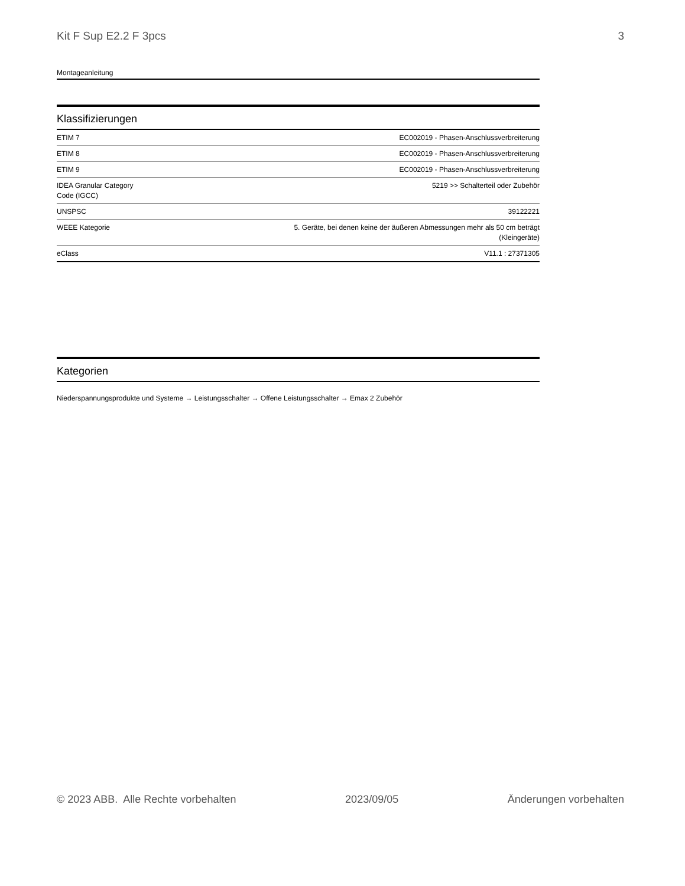Kit F Sup E2.2 F 3pcs 3
Montageanleitung
Klassifizierungen
| ETIM 7 | EC002019 - Phasen-Anschlussverbreiterung |
| ETIM 8 | EC002019 - Phasen-Anschlussverbreiterung |
| ETIM 9 | EC002019 - Phasen-Anschlussverbreiterung |
| IDEA Granular Category Code (IGCC) | 5219 >> Schalterteil oder Zubehör |
| UNSPSC | 39122221 |
| WEEE Kategorie | 5. Geräte, bei denen keine der äußeren Abmessungen mehr als 50 cm beträgt (Kleingeräte) |
| eClass | V11.1 : 27371305 |
Kategorien
Niederspannungsprodukte und Systeme → Leistungsschalter → Offene Leistungsschalter → Emax 2 Zubehör
© 2023 ABB. Alle Rechte vorbehalten 2023/09/05 Änderungen vorbehalten